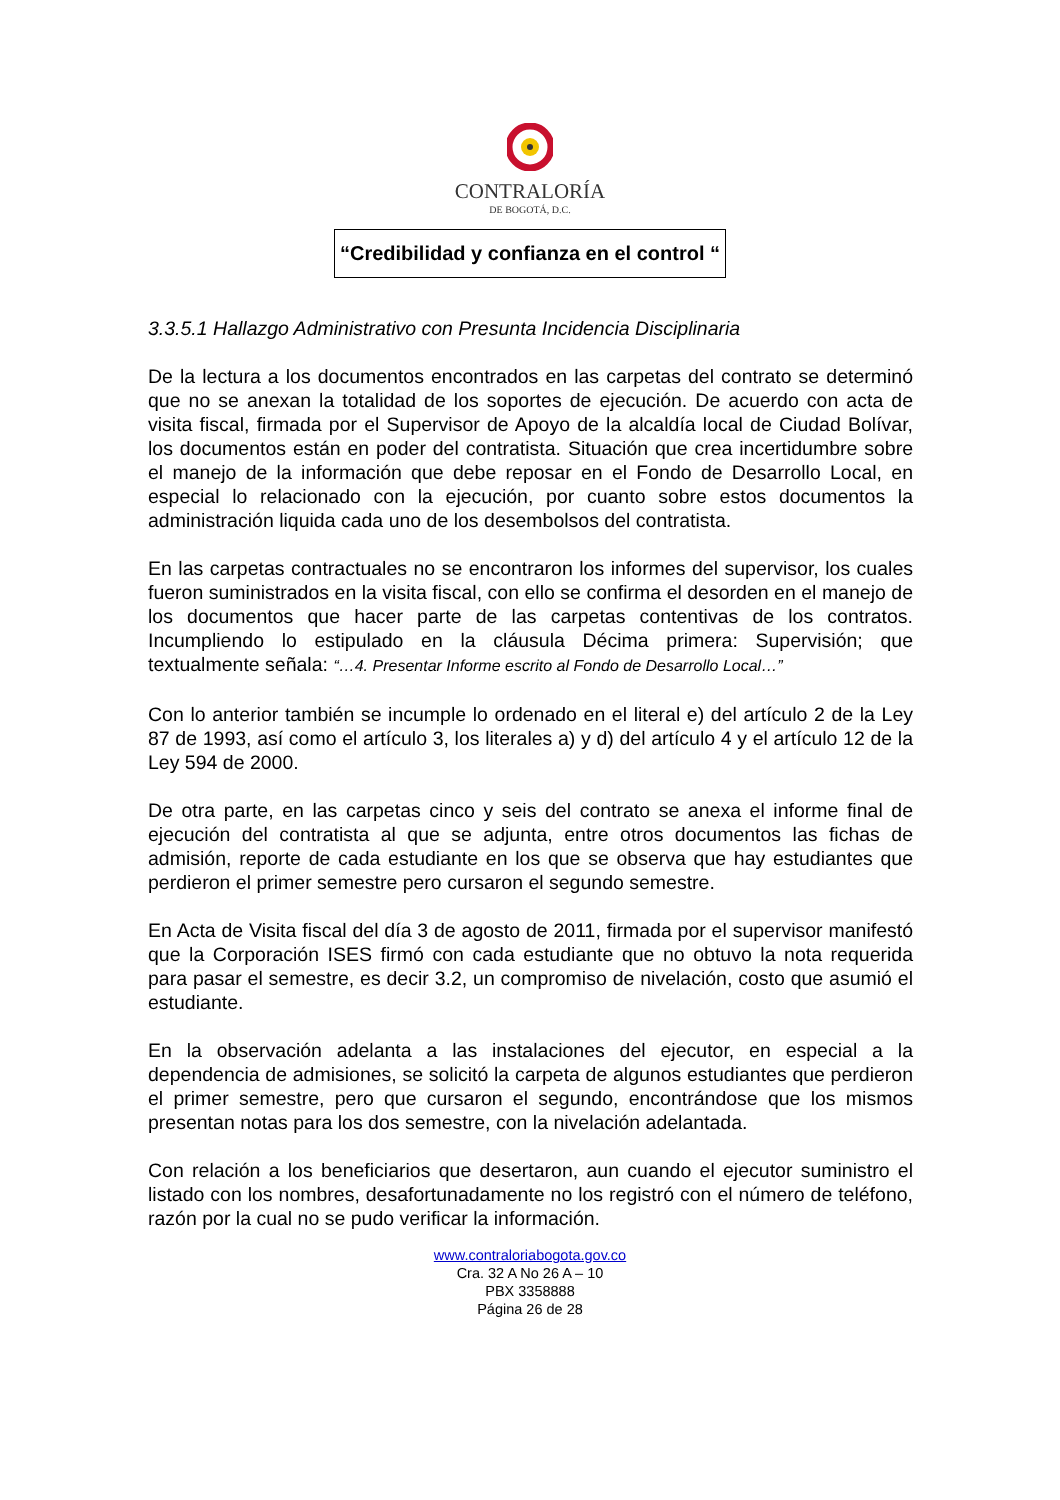CONTRALORÍA
DE BOGOTÁ, D.C.
“Credibilidad y confianza en el control “
3.3.5.1 Hallazgo Administrativo con Presunta Incidencia Disciplinaria
De la lectura a los documentos encontrados en las carpetas del contrato se determinó que no se anexan la totalidad de los soportes de ejecución. De acuerdo con acta de visita fiscal, firmada por el Supervisor de Apoyo de la alcaldía local de Ciudad Bolívar, los documentos están en poder del contratista. Situación que crea incertidumbre sobre el manejo de la información que debe reposar en el Fondo de Desarrollo Local, en especial lo relacionado con la ejecución, por cuanto sobre estos documentos la administración liquida cada uno de los desembolsos del contratista.
En las carpetas contractuales no se encontraron los informes del supervisor, los cuales fueron suministrados en la visita fiscal, con ello se confirma el desorden en el manejo de los documentos que hacer parte de las carpetas contentivas de los contratos. Incumpliendo lo estipulado en la cláusula Décima primera: Supervisión; que textualmente señala: “…4. Presentar Informe escrito al Fondo de Desarrollo Local…”
Con lo anterior también se incumple lo ordenado en el literal e) del artículo 2 de la Ley 87 de 1993, así como el artículo 3, los literales a) y d) del artículo 4 y el artículo 12 de la Ley 594 de 2000.
De otra parte, en las carpetas cinco y seis del contrato se anexa el informe final de ejecución del contratista al que se adjunta, entre otros documentos las fichas de admisión, reporte de cada estudiante en los que se observa que hay estudiantes que perdieron el primer semestre pero cursaron el segundo semestre.
En Acta de Visita fiscal del día 3 de agosto de 2011, firmada por el supervisor manifestó que la Corporación ISES firmó con cada estudiante que no obtuvo la nota requerida para pasar el semestre, es decir 3.2, un compromiso de nivelación, costo que asumió el estudiante.
En la observación adelanta a las instalaciones del ejecutor, en especial a la dependencia de admisiones, se solicitó la carpeta de algunos estudiantes que perdieron el primer semestre, pero que cursaron el segundo, encontrándose que los mismos presentan notas para los dos semestre, con la nivelación adelantada.
Con relación a los beneficiarios que desertaron, aun cuando el ejecutor suministro el listado con los nombres, desafortunadamente no los registró con el número de teléfono, razón por la cual no se pudo verificar la información.
www.contraloriabogota.gov.co
Cra. 32 A No 26 A – 10
PBX 3358888
Página 26 de 28